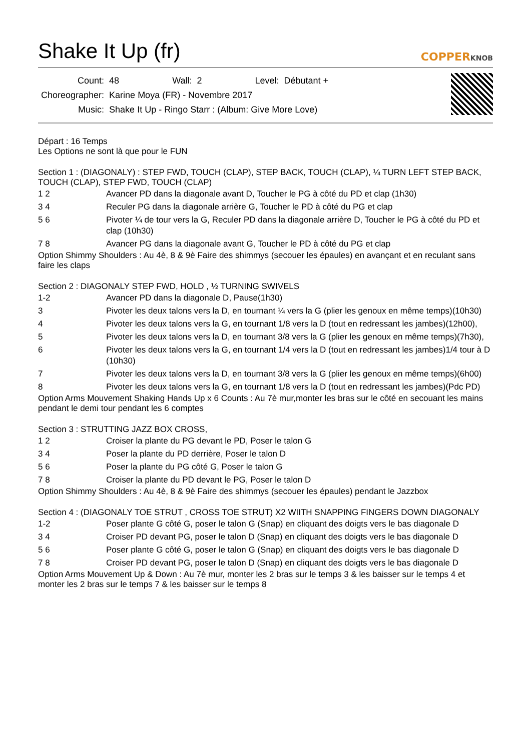Shake It Up (fr)
COPPERKNOB
| Count: | 48 | Wall: | 2 | Level: | Débutant + |
| Choreographer: | Karine Moya (FR) - Novembre 2017 | | | | |
| Music: | Shake It Up - Ringo Starr : (Album: Give More Love) | | | | |
Départ : 16 Temps
Les Options ne sont là que pour le FUN
Section 1 : (DIAGONALY) : STEP FWD, TOUCH (CLAP), STEP BACK, TOUCH (CLAP), ¼ TURN LEFT STEP BACK, TOUCH (CLAP), STEP FWD, TOUCH (CLAP)
| 1 2 | Avancer PD dans la diagonale avant D, Toucher le PG à côté du PD et clap (1h30) |
| 3 4 | Reculer PG dans la diagonale arrière G, Toucher le PD à côté du PG et clap |
| 5 6 | Pivoter ¼ de tour vers la G, Reculer PD dans la diagonale arrière D, Toucher le PG à côté du PD et clap (10h30) |
| 7 8 | Avancer PG dans la diagonale avant G, Toucher le PD à côté du PG et clap |
Option Shimmy Shoulders : Au 4è, 8 & 9è Faire des shimmys (secouer les épaules) en avançant et en reculant sans faire les claps
Section 2 : DIAGONALY STEP FWD, HOLD , ½ TURNING SWIVELS
| 1-2 | Avancer PD dans la diagonale D, Pause(1h30) |
| 3 | Pivoter les deux talons vers la D, en tournant ¼ vers la G (plier les genoux en même temps)(10h30) |
| 4 | Pivoter les deux talons vers la G, en tournant 1/8 vers la D (tout en redressant les jambes)(12h00), |
| 5 | Pivoter les deux talons vers la D, en tournant 3/8 vers la G (plier les genoux en même temps)(7h30), |
| 6 | Pivoter les deux talons vers la G, en tournant 1/4 vers la D (tout en redressant les jambes)1/4 tour à D (10h30) |
| 7 | Pivoter les deux talons vers la D, en tournant 3/8 vers la G (plier les genoux en même temps)(6h00) |
| 8 | Pivoter les deux talons vers la G, en tournant 1/8 vers la D (tout en redressant les jambes)(Pdc PD) |
Option Arms Mouvement Shaking Hands Up x 6 Counts : Au 7è mur,monter les bras sur le côté en secouant les mains pendant le demi tour pendant les 6 comptes
Section 3 : STRUTTING JAZZ BOX CROSS,
| 1 2 | Croiser la plante du PG devant le PD, Poser le talon G |
| 3 4 | Poser la plante du PD derrière, Poser le talon D |
| 5 6 | Poser la plante du PG côté G, Poser le talon G |
| 7 8 | Croiser la plante du PD devant le PG, Poser le talon D |
Option Shimmy Shoulders : Au 4è, 8 & 9è Faire des shimmys (secouer les épaules) pendant le Jazzbox
Section 4 : (DIAGONALY TOE STRUT , CROSS TOE STRUT) X2 WIITH SNAPPING FINGERS DOWN DIAGONALY
| 1-2 | Poser plante G côté G, poser le talon G (Snap) en cliquant des doigts vers le bas diagonale D |
| 3 4 | Croiser PD devant PG, poser le talon D (Snap) en cliquant des doigts vers le bas diagonale D |
| 5 6 | Poser plante G côté G, poser le talon G (Snap) en cliquant des doigts vers le bas diagonale D |
| 7 8 | Croiser PD devant PG, poser le talon D (Snap) en cliquant des doigts vers le bas diagonale D |
Option Arms Mouvement Up & Down : Au 7è mur, monter les 2 bras sur le temps 3 & les baisser sur le temps 4 et monter les 2 bras sur le temps 7 & les baisser sur le temps 8